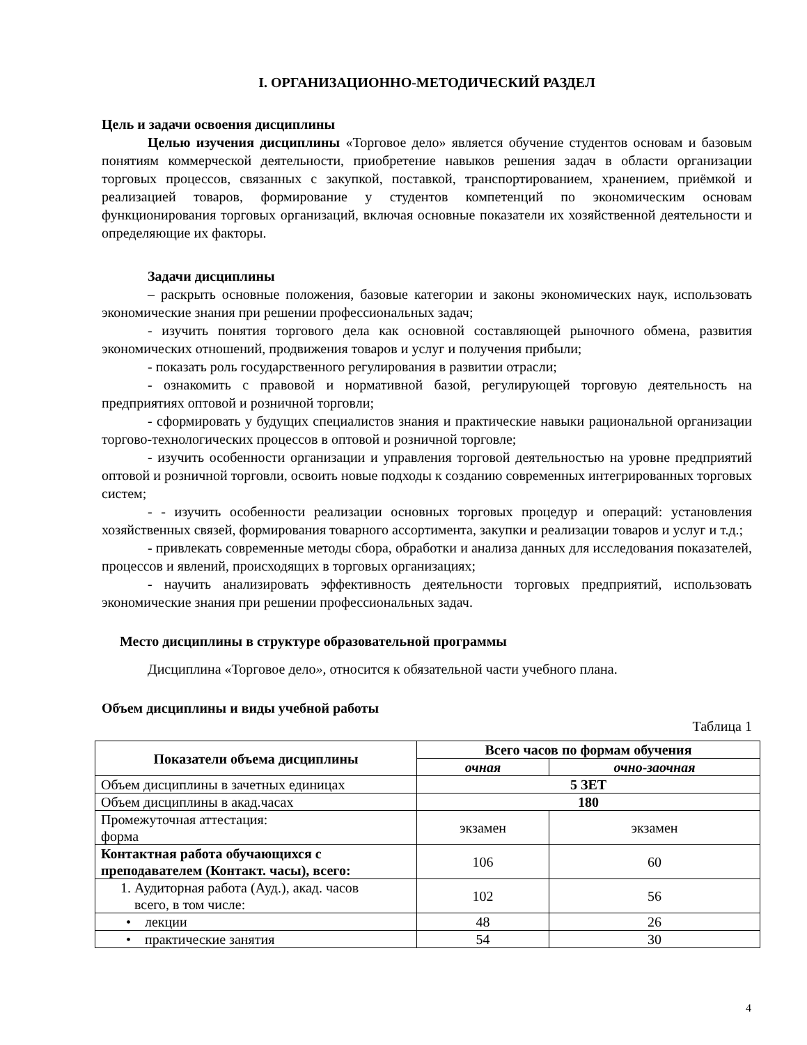I. ОРГАНИЗАЦИОННО-МЕТОДИЧЕСКИЙ РАЗДЕЛ
Цель и задачи освоения дисциплины
Целью изучения дисциплины «Торговое дело» является обучение студентов основам и базовым понятиям коммерческой деятельности, приобретение навыков решения задач в области организации торговых процессов, связанных с закупкой, поставкой, транспортированием, хранением, приёмкой и реализацией товаров, формирование у студентов компетенций по экономическим основам функционирования торговых организаций, включая основные показатели их хозяйственной деятельности и определяющие их факторы.
Задачи дисциплины
– раскрыть основные положения, базовые категории и законы экономических наук, использовать экономические знания при решении профессиональных задач;
- изучить понятия торгового дела как основной составляющей рыночного обмена, развития экономических отношений, продвижения товаров и услуг и получения прибыли;
- показать роль государственного регулирования в развитии отрасли;
- ознакомить с правовой и нормативной базой, регулирующей торговую деятельность на предприятиях оптовой и розничной торговли;
- сформировать у будущих специалистов знания и практические навыки рациональной организации торгово-технологических процессов в оптовой и розничной торговле;
- изучить особенности организации и управления торговой деятельностью на уровне предприятий оптовой и розничной торговли, освоить новые подходы к созданию современных интегрированных торговых систем;
- - изучить особенности реализации основных торговых процедур и операций: установления хозяйственных связей, формирования товарного ассортимента, закупки и реализации товаров и услуг и т.д.;
- привлекать современные методы сбора, обработки и анализа данных для исследования показателей, процессов и явлений, происходящих в торговых организациях;
- научить анализировать эффективность деятельности торговых предприятий, использовать экономические знания при решении профессиональных задач.
Место дисциплины в структуре образовательной программы
Дисциплина «Торговое дело», относится к обязательной части учебного плана.
Объем дисциплины и виды учебной работы
Таблица 1
| Показатели объема дисциплины | Всего часов по формам обучения | |
| --- | --- | --- |
| | очная | очно-заочная |
| Объем дисциплины в зачетных единицах | 5 ЗЕТ | |
| Объем дисциплины в акад.часах | 180 | |
| Промежуточная аттестация: форма | экзамен | экзамен |
| Контактная работа обучающихся с преподавателем (Контакт. часы), всего: | 106 | 60 |
| 1. Аудиторная работа (Ауд.), акад. часов всего, в том числе: | 102 | 56 |
| • лекции | 48 | 26 |
| • практические занятия | 54 | 30 |
4